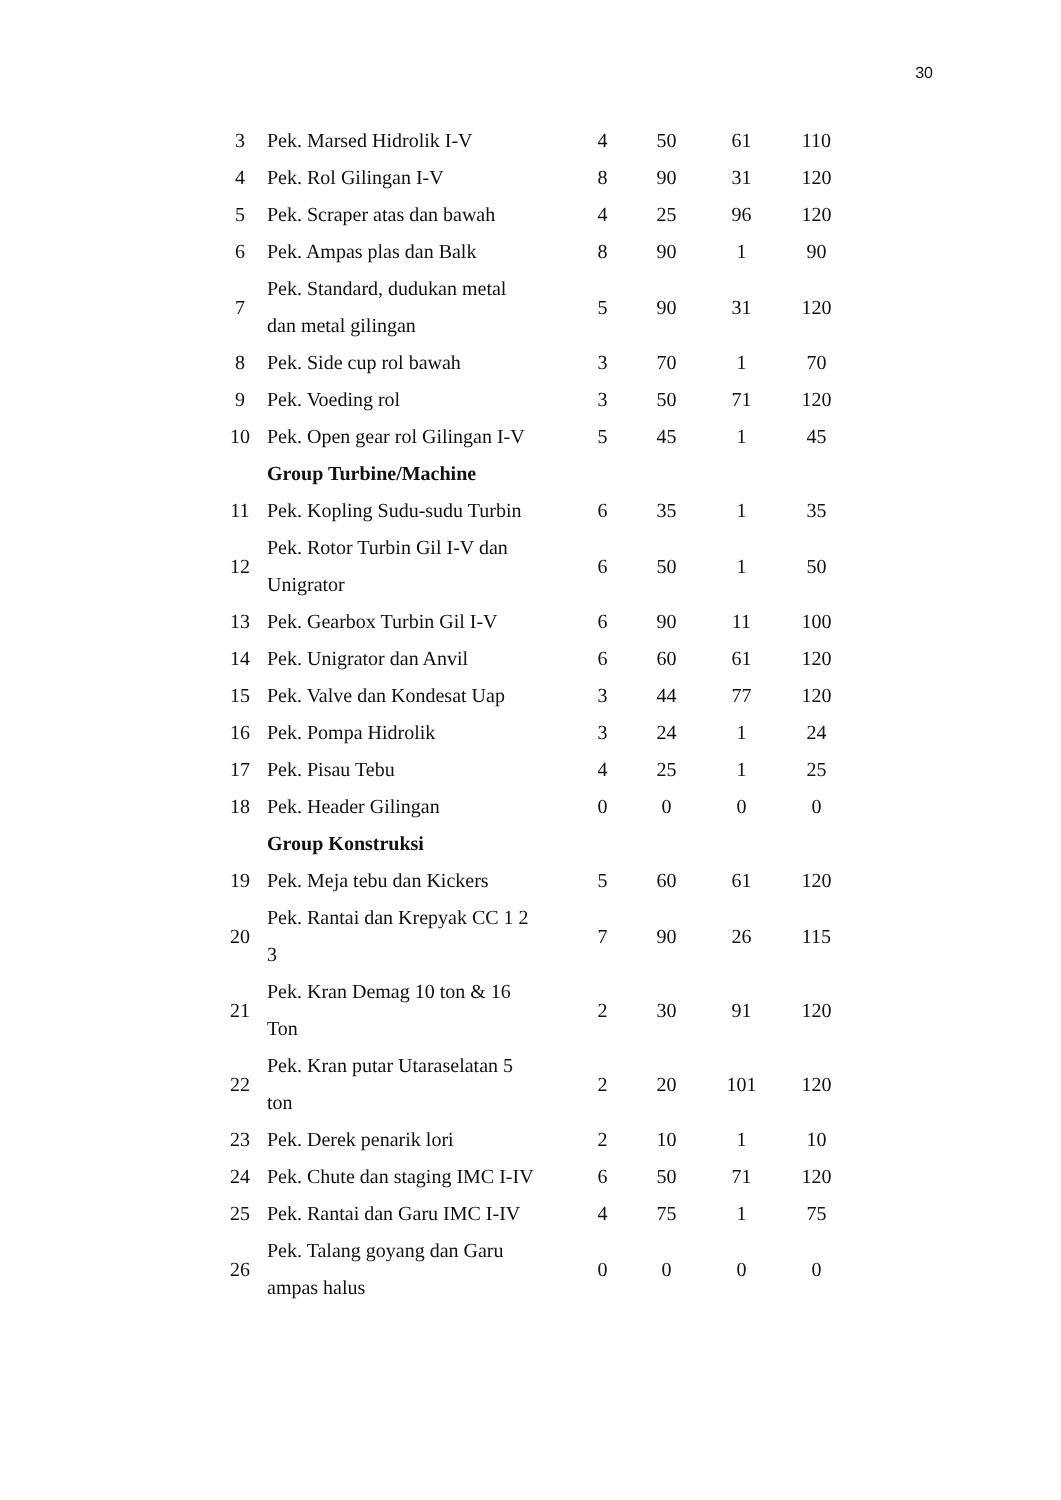30
| 3 | Pek. Marsed Hidrolik I-V | 4 | 50 | 61 | 110 |
| 4 | Pek. Rol Gilingan I-V | 8 | 90 | 31 | 120 |
| 5 | Pek. Scraper atas dan bawah | 4 | 25 | 96 | 120 |
| 6 | Pek. Ampas plas dan Balk | 8 | 90 | 1 | 90 |
| 7 | Pek. Standard, dudukan metal dan metal gilingan | 5 | 90 | 31 | 120 |
| 8 | Pek. Side cup rol bawah | 3 | 70 | 1 | 70 |
| 9 | Pek. Voeding rol | 3 | 50 | 71 | 120 |
| 10 | Pek. Open gear rol Gilingan I-V | 5 | 45 | 1 | 45 |
| | Group Turbine/Machine | | | | |
| 11 | Pek. Kopling Sudu-sudu Turbin | 6 | 35 | 1 | 35 |
| 12 | Pek. Rotor Turbin Gil I-V dan Unigrator | 6 | 50 | 1 | 50 |
| 13 | Pek. Gearbox Turbin Gil I-V | 6 | 90 | 11 | 100 |
| 14 | Pek. Unigrator dan Anvil | 6 | 60 | 61 | 120 |
| 15 | Pek. Valve dan Kondesat Uap | 3 | 44 | 77 | 120 |
| 16 | Pek. Pompa Hidrolik | 3 | 24 | 1 | 24 |
| 17 | Pek. Pisau Tebu | 4 | 25 | 1 | 25 |
| 18 | Pek. Header Gilingan | 0 | 0 | 0 | 0 |
| | Group Konstruksi | | | | |
| 19 | Pek. Meja tebu dan Kickers | 5 | 60 | 61 | 120 |
| 20 | Pek. Rantai dan Krepyak CC 1 2 3 | 7 | 90 | 26 | 115 |
| 21 | Pek. Kran Demag 10 ton & 16 Ton | 2 | 30 | 91 | 120 |
| 22 | Pek. Kran putar Utaraselatan 5 ton | 2 | 20 | 101 | 120 |
| 23 | Pek. Derek penarik lori | 2 | 10 | 1 | 10 |
| 24 | Pek. Chute dan staging IMC I-IV | 6 | 50 | 71 | 120 |
| 25 | Pek. Rantai dan Garu IMC I-IV | 4 | 75 | 1 | 75 |
| 26 | Pek. Talang goyang dan Garu ampas halus | 0 | 0 | 0 | 0 |